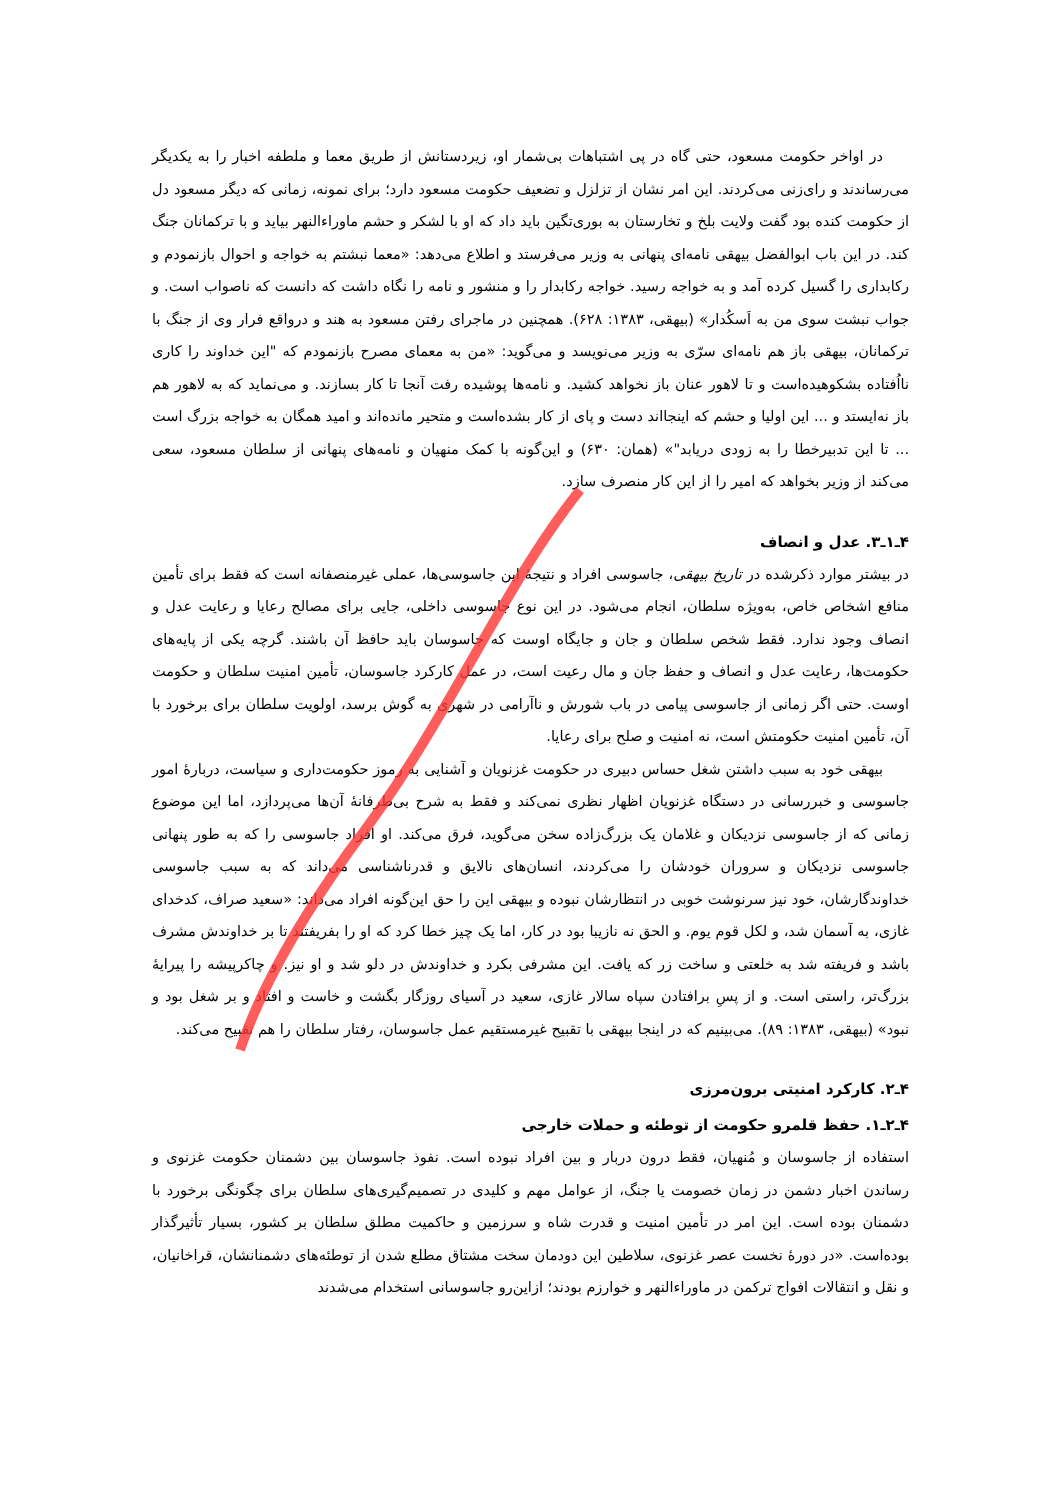در اواخر حکومت مسعود، حتی گاه در پی اشتباهات بی‌شمار او، زیردستانش از طریق معما و ملطفه اخبار را به یکدیگر می‌رساندند و رای‌زنی می‌کردند. این امر نشان از تزلزل و تضعیف حکومت مسعود دارد؛ برای نمونه، زمانی که دیگر مسعود دل از حکومت کنده بود گفت ولایت بلخ و تخارستان به بوری‌تگین باید داد که او با لشکر و حشم ماوراءالنهر بیاید و با ترکمانان جنگ کند. در این باب ابوالفضل بیهقی نامه‌ای پنهانی به وزیر می‌فرستد و اطلاع می‌دهد: «معما نبشتم به خواجه و احوال بازنمودم و رکابداری را گسیل کرده آمد و به خواجه رسید. خواجه رکابدار را و منشور و نامه را نگاه داشت که دانست که ناصواب است. و جواب نبشت سوی من به اَسکُدار» (بیهقی، ۱۳۸۳: ۶۲۸). همچنین در ماجرای رفتن مسعود به هند و درواقع فرار وی از جنگ با ترکمانان، بیهقی باز هم نامه‌ای سرّی به وزیر می‌نویسد و می‌گوید: «من به معمای مصرح بازنمودم که "این خداوند را کاری نااُفتاده بشکوهیده‌است و تا لاهور عنان باز نخواهد کشید. و نامه‌ها پوشیده رفت آنجا تا کار بسازند. و می‌نماید که به لاهور هم باز نه‌ایستد و ... این اولیا و حشم که اینجااند دست و پای از کار بشده‌است و متحیر مانده‌اند و امید همگان به خواجه بزرگ است ... تا این تدبیرخطا را به زودی دریابد"» (همان: ۶۳۰) و این‌گونه با کمک منهیان و نامه‌های پنهانی از سلطان مسعود، سعی می‌کند از وزیر بخواهد که امیر را از این کار منصرف سازد.
۴ـ۱ـ۳. عدل و انصاف
در بیشتر موارد ذکرشده در تاریخ بیهقی، جاسوسی افراد و نتیجهٔ این جاسوسی‌ها، عملی غیرمنصفانه است که فقط برای تأمین منافع اشخاص خاص، به‌ویژه سلطان، انجام می‌شود. در این نوع جاسوسی داخلی، جایی برای مصالح رعایا و رعایت عدل و انصاف وجود ندارد. فقط شخص سلطان و جان و جایگاه اوست که جاسوسان باید حافظ آن باشند. گرچه یکی از پایه‌های حکومت‌ها، رعایت عدل و انصاف و حفظ جان و مال رعیت است، در عمل کارکرد جاسوسان، تأمین امنیت سلطان و حکومت اوست. حتی اگر زمانی از جاسوسی پیامی در باب شورش و ناآرامی در شهری به گوش برسد، اولویت سلطان برای برخورد با آن، تأمین امنیت حکومتش است، نه امنیت و صلح برای رعایا.
بیهقی خود به سبب داشتن شغل حساس دبیری در حکومت غزنویان و آشنایی به رموز حکومت‌داری و سیاست، دربارهٔ امور جاسوسی و خبررسانی در دستگاه غزنویان اظهار نظری نمی‌کند و فقط به شرح بی‌طرفانهٔ آن‌ها می‌پردازد، اما این موضوع زمانی که از جاسوسی نزدیکان و غلامان یک بزرگ‌زاده سخن می‌گوید، فرق می‌کند. او افراد جاسوسی را که به طور پنهانی جاسوسی نزدیکان و سروران خودشان را می‌کردند، انسان‌های نالایق و قدرناشناسی می‌داند که به سبب جاسوسی خداوندگارشان، خود نیز سرنوشت خوبی در انتظارشان نبوده و بیهقی این را حق این‌گونه افراد می‌داند: «سعید صراف، کدخدای غازی، به آسمان شد، و لکل قوم یوم. و الحق نه نازیبا بود در کار، اما یک چیز خطا کرد که او را بفریفتند تا بر خداوندش مشرف باشد و فریفته شد به خلعتی و ساخت زر که یافت. این مشرفی بکرد و خداوندش در دلو شد و او نیز. و چاکرپیشه را پیرایهٔ بزرگ‌تر، راستی است. و از پسِ برافتادن سپاه سالار غازی، سعید در آسیای روزگار بگشت و خاست و افتاد و بر شغل بود و نبود» (بیهقی، ۱۳۸۳: ۸۹). می‌بینیم که در اینجا بیهقی با تقبیح غیرمستقیم عمل جاسوسان، رفتار سلطان را هم تقبیح می‌کند.
۴ـ۲. کارکرد امنیتی برون‌مرزی
۴ـ۲ـ۱. حفظ قلمرو حکومت از توطئه و حملات خارجی
استفاده از جاسوسان و مُنهیان، فقط درون دربار و بین افراد نبوده است. نفوذ جاسوسان بین دشمنان حکومت غزنوی و رساندن اخبار دشمن در زمان خصومت یا جنگ، از عوامل مهم و کلیدی در تصمیم‌گیری‌های سلطان برای چگونگی برخورد با دشمنان بوده است. این امر در تأمین امنیت و قدرت شاه و سرزمین و حاکمیت مطلق سلطان بر کشور، بسیار تأثیرگذار بوده‌است. «در دورهٔ نخست عصر غزنوی، سلاطین این دودمان سخت مشتاق مطلع شدن از توطئه‌های دشمنانشان، قراخانیان، و نقل و انتقالات افواج ترکمن در ماوراءالنهر و خوارزم بودند؛ ازاین‌رو جاسوسانی استخدام می‌شدند